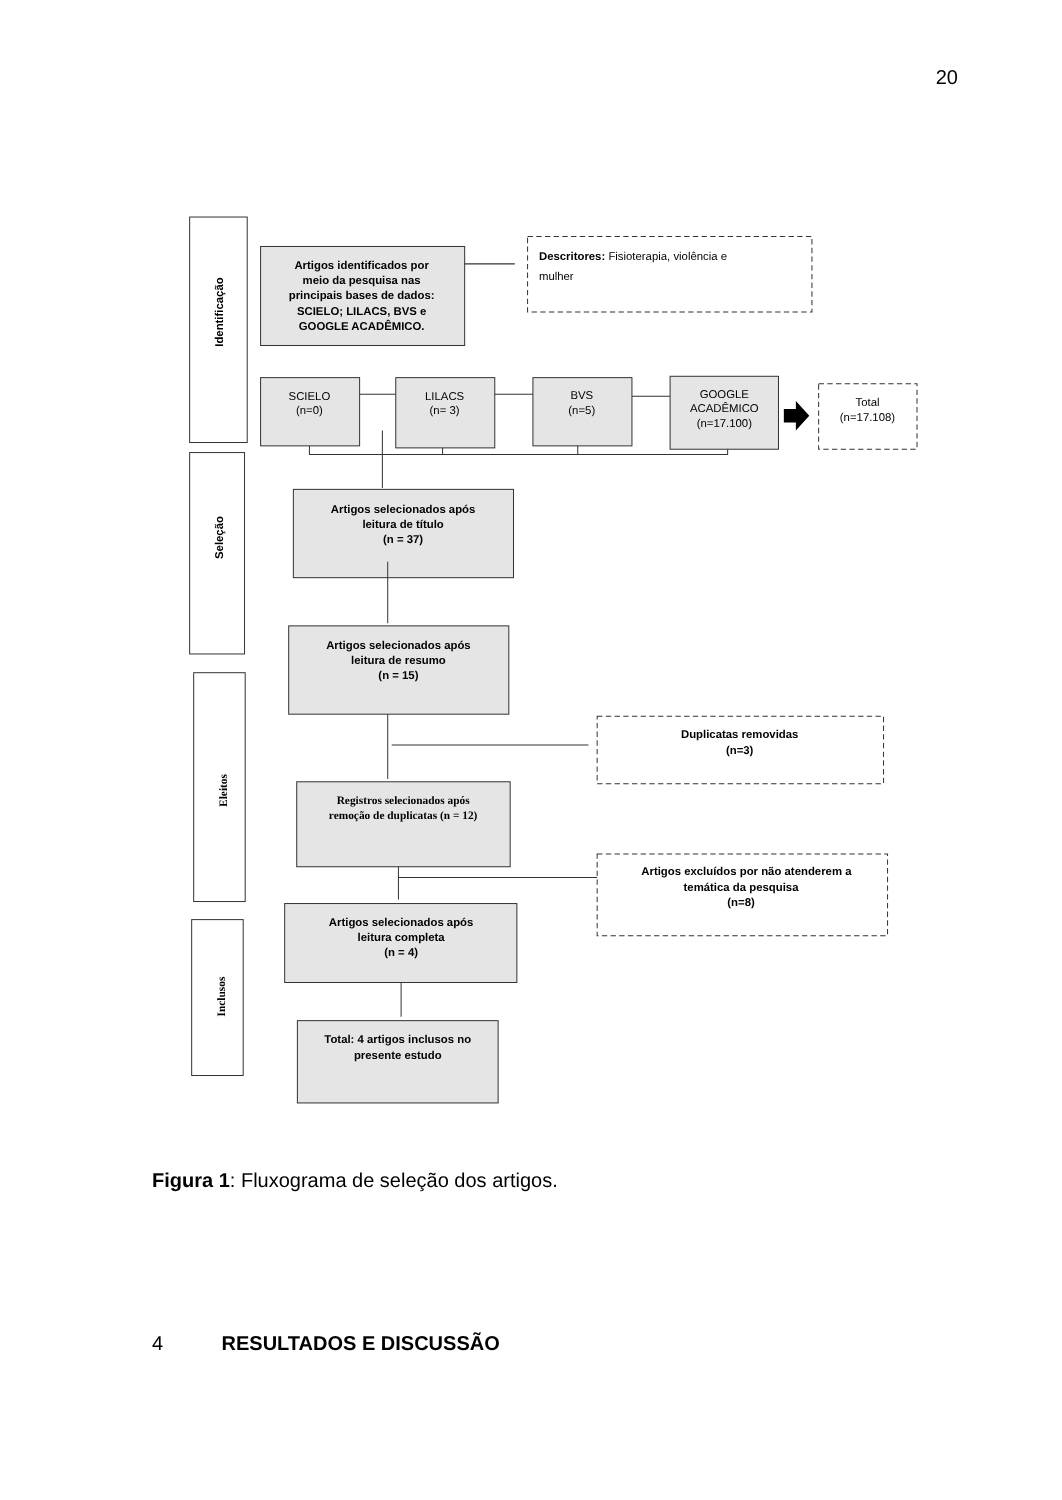20
Artigos identificados por
meio da pesquisa nas
principais bases de dados:
SCIELO; LILACS, BVS e
GOOGLE ACADÊMICO.
Descritores: Fisioterapia, violência e
mulher
SCIELO
(n=0)
LILACS
(n= 3)
BVS
(n=5)
GOOGLE
ACADÊMICO
(n=17.100)
Total
(n=17.108)
Artigos selecionados após
leitura de título
(n = 37)
Artigos selecionados após
leitura de resumo
(n = 15)
Duplicatas removidas
(n=3)
Registros selecionados após
remoção de duplicatas (n = 12)
Artigos excluídos por não atenderem a
temática da pesquisa
(n=8)
Artigos selecionados após
leitura completa
(n = 4)
Total: 4 artigos inclusos no
presente estudo
Identificação
Seleção
Eleitos
Inclusos
Figura 1: Fluxograma de seleção dos artigos.
4 RESULTADOS E DISCUSSÃO